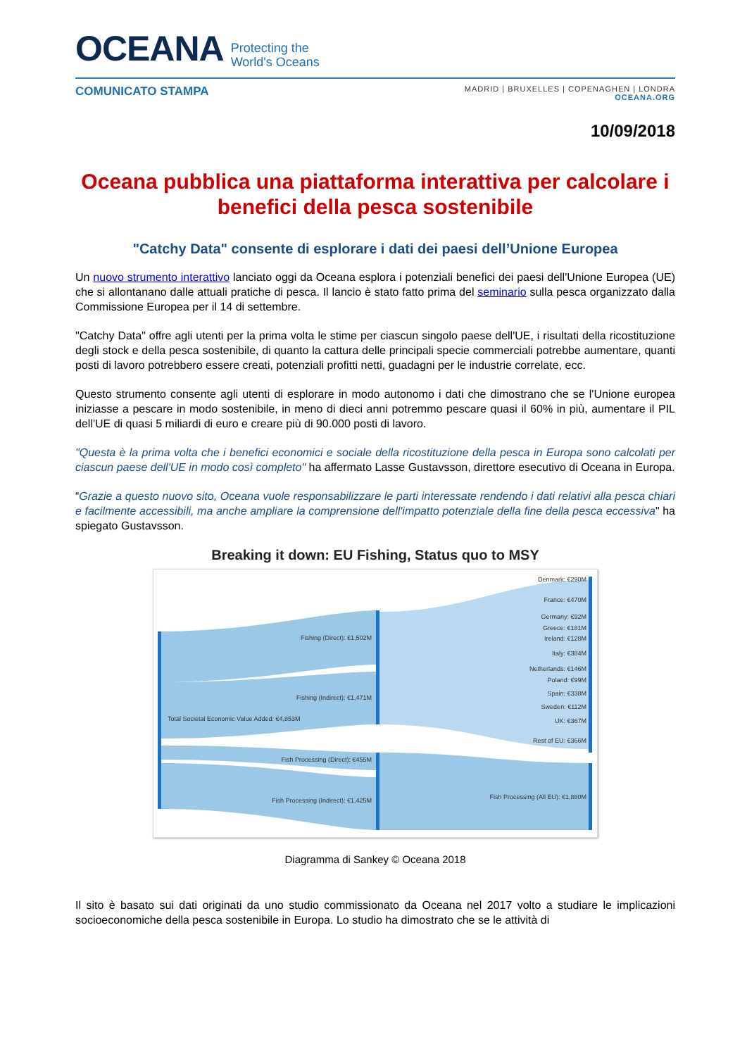OCEANA Protecting the
World's Oceans
COMUNICATO STAMPA
MADRID | BRUXELLES | COPENAGHEN | LONDRA
OCEANA.ORG
10/09/2018
Oceana pubblica una piattaforma interattiva per calcolare i benefici della pesca sostenibile
"Catchy Data" consente di esplorare i dati dei paesi dell’Unione Europea
Un nuovo strumento interattivo lanciato oggi da Oceana esplora i potenziali benefici dei paesi dell'Unione Europea (UE) che si allontanano dalle attuali pratiche di pesca. Il lancio è stato fatto prima del seminario sulla pesca organizzato dalla Commissione Europea per il 14 di settembre.
"Catchy Data" offre agli utenti per la prima volta le stime per ciascun singolo paese dell'UE, i risultati della ricostituzione degli stock e della pesca sostenibile, di quanto la cattura delle principali specie commerciali potrebbe aumentare, quanti posti di lavoro potrebbero essere creati, potenziali profitti netti, guadagni per le industrie correlate, ecc.
Questo strumento consente agli utenti di esplorare in modo autonomo i dati che dimostrano che se l'Unione europea iniziasse a pescare in modo sostenibile, in meno di dieci anni potremmo pescare quasi il 60% in più, aumentare il PIL dell'UE di quasi 5 miliardi di euro e creare più di 90.000 posti di lavoro.
"Questa è la prima volta che i benefici economici e sociale della ricostituzione della pesca in Europa sono calcolati per ciascun paese dell'UE in modo così completo" ha affermato Lasse Gustavsson, direttore esecutivo di Oceana in Europa.
“Grazie a questo nuovo sito, Oceana vuole responsabilizzare le parti interessate rendendo i dati relativi alla pesca chiari e facilmente accessibili, ma anche ampliare la comprensione dell'impatto potenziale della fine della pesca eccessiva" ha spiegato Gustavsson.
Breaking it down: EU Fishing, Status quo to MSY
Total Societal Economic Value Added: €4,853M
Fishing (Direct): €1,502M
Fishing (Indirect): €1,471M
Fish Processing (Direct): €455M
Fish Processing (Indirect): €1,425M
Denmark: €290M
France: €470M
Germany: €92M
Greece: €181M
Ireland: €128M
Italy: €384M
Netherlands: €146M
Poland: €99M
Spain: €338M
Sweden: €112M
UK: €367M
Rest of EU: €366M
Fish Processing (All EU): €1,880M
Diagramma di Sankey © Oceana 2018
Il sito è basato sui dati originati da uno studio commissionato da Oceana nel 2017 volto a studiare le implicazioni socioeconomiche della pesca sostenibile in Europa. Lo studio ha dimostrato che se le attività di